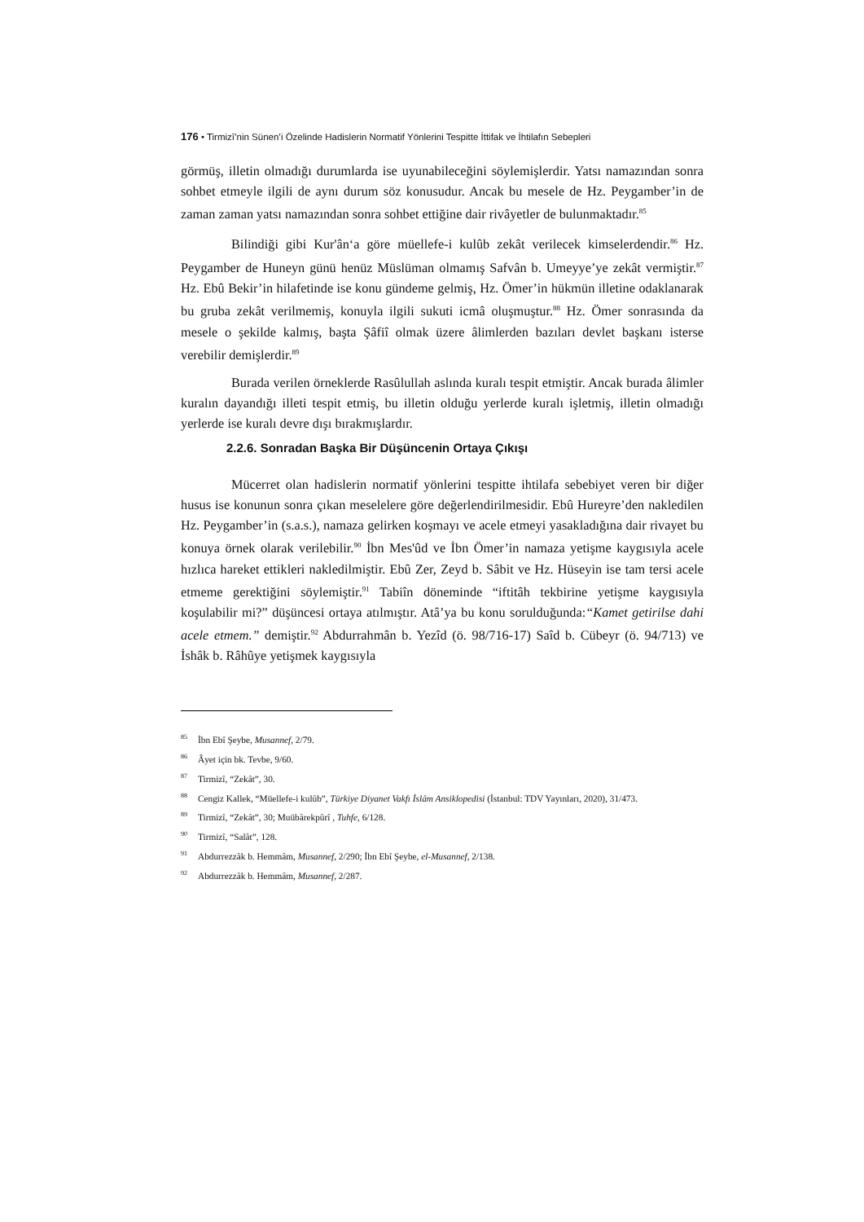176 • Tirmizî’nin Sünen’i Özelinde Hadislerin Normatif Yönlerini Tespitte İttifak ve İhtilafın Sebepleri
görmüş, illetin olmadığı durumlarda ise uyunabileceğini söylemişlerdir. Yatsı namazından sonra sohbet etmeyle ilgili de aynı durum söz konusudur. Ancak bu mesele de Hz. Peygamber’in de zaman zaman yatsı namazından sonra sohbet ettiğine dair rivâyetler de bulunmaktadır.<sup>85</sup>
Bilindiği gibi Kur'ân‘a göre müellefe-i kulûb zekât verilecek kimselerdendir.<sup>86</sup> Hz. Peygamber de Huneyn günü henüz Müslüman olmamış Safvân b. Umeyye’ye zekât vermiştir.<sup>87</sup> Hz. Ebû Bekir’in hilafetinde ise konu gündeme gelmiş, Hz. Ömer’in hükmün illetine odaklanarak bu gruba zekât verilmemiş, konuyla ilgili sukuti icmâ oluşmuştur.<sup>88</sup> Hz. Ömer sonrasında da mesele o şekilde kalmış, başta Şâfiî olmak üzere âlimlerden bazıları devlet başkanı isterse verebilir demişlerdir.<sup>89</sup>
Burada verilen örneklerde Rasûlullah aslında kuralı tespit etmiştir. Ancak burada âlimler kuralın dayandığı illeti tespit etmiş, bu illetin olduğu yerlerde kuralı işletmiş, illetin olmadığı yerlerde ise kuralı devre dışı bırakmışlardır.
2.2.6. Sonradan Başka Bir Düşüncenin Ortaya Çıkışı
Mücerret olan hadislerin normatif yönlerini tespitte ihtilafa sebebiyet veren bir diğer husus ise konunun sonra çıkan meselelere göre değerlendirilmesidir. Ebû Hureyre’den nakledilen Hz. Peygamber’in (s.a.s.), namaza gelirken koşmayı ve acele etmeyi yasakladığına dair rivayet bu konuya örnek olarak verilebilir.<sup>90</sup> İbn Mes'ûd ve İbn Ömer’in namaza yetişme kaygısıyla acele hızlıca hareket ettikleri nakledilmiştir. Ebû Zer, Zeyd b. Sâbit ve Hz. Hüseyin ise tam tersi acele etmeme gerektiğini söylemiştir.<sup>91</sup> Tabiîn döneminde “iftitâh tekbirine yetişme kaygısıyla koşulabilir mi?” düşüncesi ortaya atılmıştır. Atâ’ya bu konu sorulduğunda:“Kamet getirilse dahi acele etmem.” demiştir.<sup>92</sup> Abdurrahmân b. Yezîd (ö. 98/716-17) Saîd b. Cübeyr (ö. 94/713) ve İshâk b. Râhûye yetişmek kaygısıyla
<sup>85</sup> İbn Ebî Şeybe, Musannef, 2/79.
<sup>86</sup> Âyet için bk. Tevbe, 9/60.
<sup>87</sup> Tirmizî, “Zekât”, 30.
<sup>88</sup> Cengiz Kallek, “Müellefe-i kulûb”, Türkiye Diyanet Vakfı İslâm Ansiklopedisi (İstanbul: TDV Yayınları, 2020), 31/473.
<sup>89</sup> Tirmizî, “Zekât”, 30; Muübârekpûrî , Tuhfe, 6/128.
<sup>90</sup> Tirmizî, “Salât”, 128.
<sup>91</sup> Abdurrezzâk b. Hemmâm, Musannef, 2/290; İbn Ebî Şeybe, el-Musannef, 2/138.
<sup>92</sup> Abdurrezzâk b. Hemmâm, Musannef, 2/287.